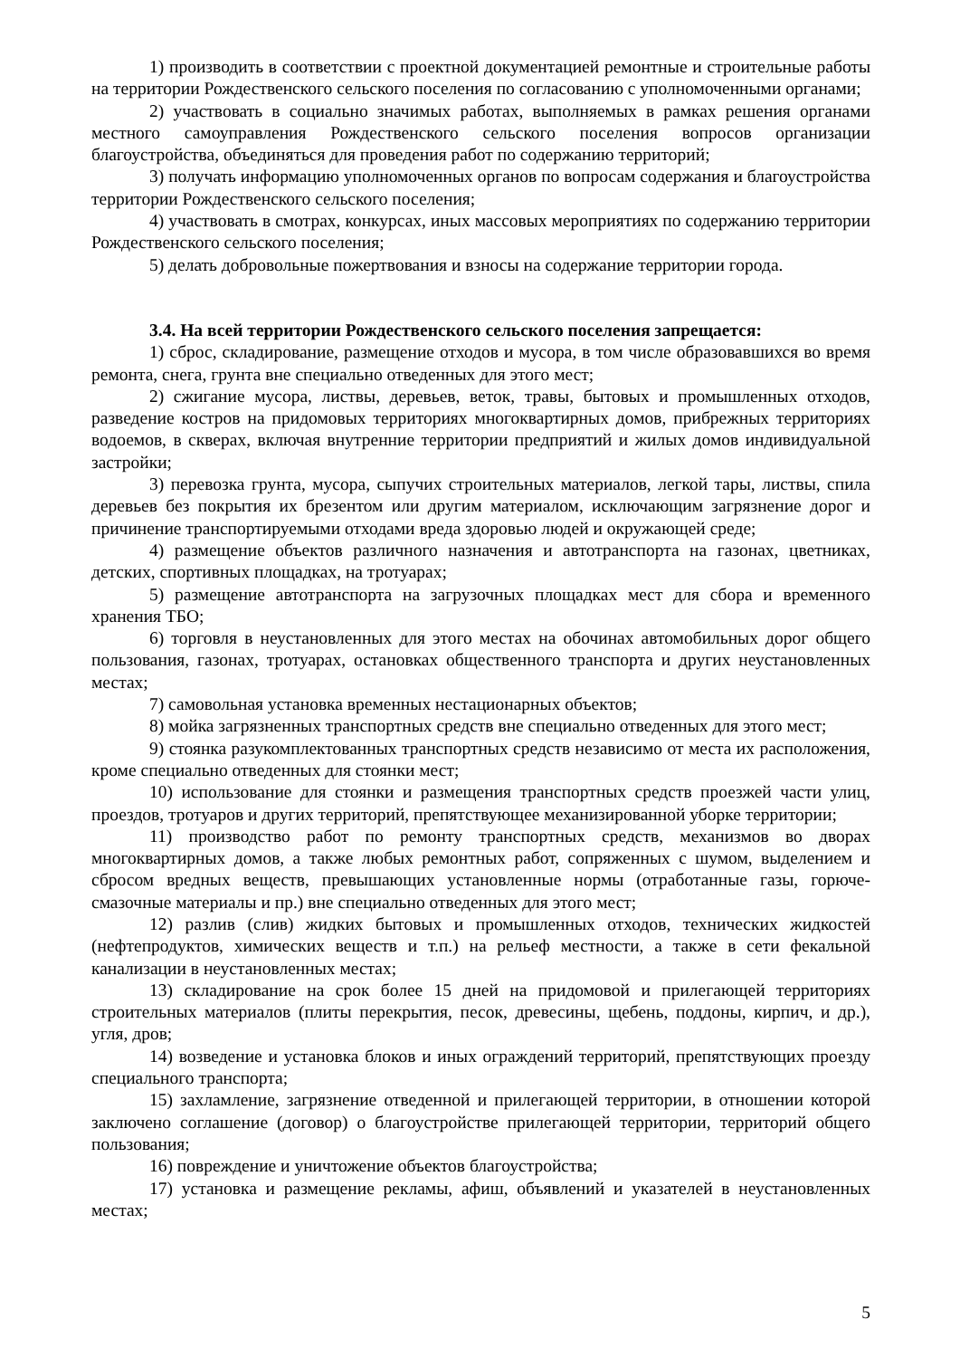1) производить в соответствии с проектной документацией ремонтные и строительные работы на территории Рождественского сельского поселения по согласованию с уполномоченными органами;
2) участвовать в социально значимых работах, выполняемых в рамках решения органами местного самоуправления Рождественского сельского поселения вопросов организации благоустройства, объединяться для проведения работ по содержанию территорий;
3) получать информацию уполномоченных органов по вопросам содержания и благоустройства территории Рождественского сельского поселения;
4) участвовать в смотрах, конкурсах, иных массовых мероприятиях по содержанию территории Рождественского сельского поселения;
5) делать добровольные пожертвования и взносы на содержание территории города.
3.4. На всей территории Рождественского сельского поселения запрещается:
1) сброс, складирование, размещение отходов и мусора, в том числе образовавшихся во время ремонта, снега, грунта вне специально отведенных для этого мест;
2) сжигание мусора, листвы, деревьев, веток, травы, бытовых и промышленных отходов, разведение костров на придомовых территориях многоквартирных домов, прибрежных территориях водоемов, в скверах, включая внутренние территории предприятий и жилых домов индивидуальной застройки;
3) перевозка грунта, мусора, сыпучих строительных материалов, легкой тары, листвы, спила деревьев без покрытия их брезентом или другим материалом, исключающим загрязнение дорог и причинение транспортируемыми отходами вреда здоровью людей и окружающей среде;
4) размещение объектов различного назначения и автотранспорта на газонах, цветниках, детских, спортивных площадках, на тротуарах;
5) размещение автотранспорта на загрузочных площадках мест для сбора и временного хранения ТБО;
6) торговля в неустановленных для этого местах на обочинах автомобильных дорог общего пользования, газонах, тротуарах, остановках общественного транспорта и других неустановленных местах;
7) самовольная установка временных нестационарных объектов;
8) мойка загрязненных транспортных средств вне специально отведенных для этого мест;
9) стоянка разукомплектованных транспортных средств независимо от места их расположения, кроме специально отведенных для стоянки мест;
10) использование для стоянки и размещения транспортных средств проезжей части улиц, проездов, тротуаров и других территорий, препятствующее механизированной уборке территории;
11) производство работ по ремонту транспортных средств, механизмов во дворах многоквартирных домов, а также любых ремонтных работ, сопряженных с шумом, выделением и сбросом вредных веществ, превышающих установленные нормы (отработанные газы, горюче-смазочные материалы и пр.) вне специально отведенных для этого мест;
12) разлив (слив) жидких бытовых и промышленных отходов, технических жидкостей (нефтепродуктов, химических веществ и т.п.) на рельеф местности, а также в сети фекальной канализации в неустановленных местах;
13) складирование на срок более 15 дней на придомовой и прилегающей территориях строительных материалов (плиты перекрытия, песок, древесины, щебень, поддоны, кирпич, и др.), угля, дров;
14) возведение и установка блоков и иных ограждений территорий, препятствующих проезду специального транспорта;
15) захламление, загрязнение отведенной и прилегающей территории, в отношении которой заключено соглашение (договор) о благоустройстве прилегающей территории, территорий общего пользования;
16) повреждение и уничтожение объектов благоустройства;
17) установка и размещение рекламы, афиш, объявлений и указателей в неустановленных местах;
5